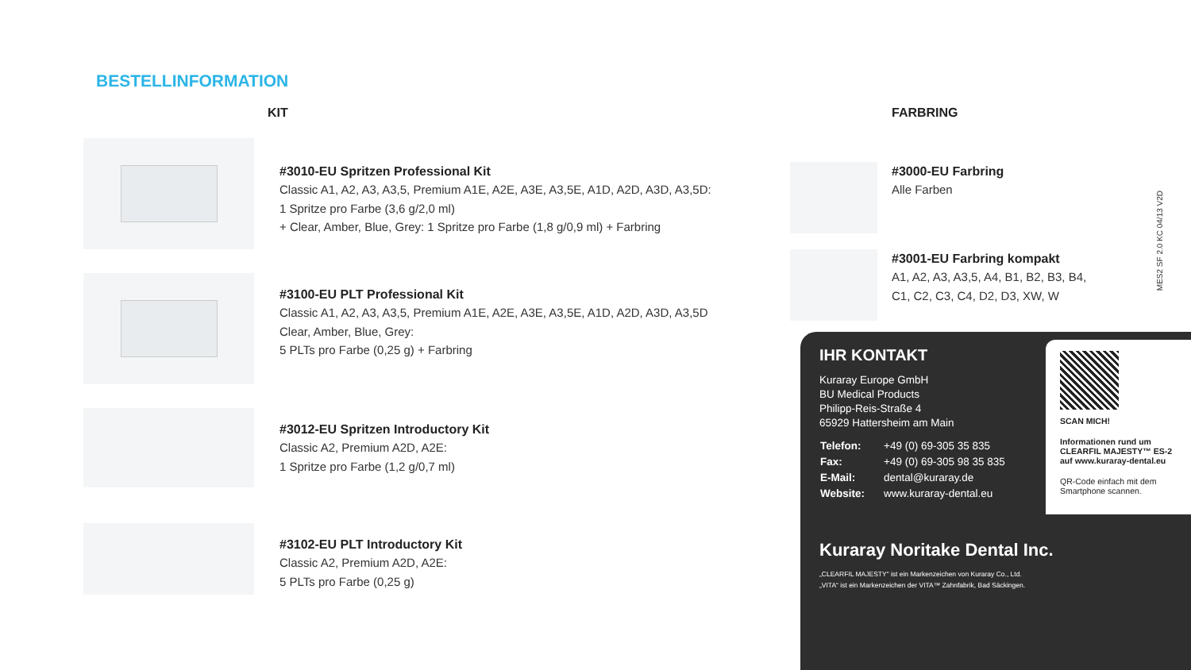BESTELLINFORMATION
KIT
#3010-EU Spritzen Professional Kit
Classic A1, A2, A3, A3,5, Premium A1E, A2E, A3E, A3,5E, A1D, A2D, A3D, A3,5D:
1 Spritze pro Farbe (3,6 g/2,0 ml)
+ Clear, Amber, Blue, Grey: 1 Spritze pro Farbe (1,8 g/0,9 ml) + Farbring
#3100-EU PLT Professional Kit
Classic A1, A2, A3, A3,5, Premium A1E, A2E, A3E, A3,5E, A1D, A2D, A3D, A3,5D
Clear, Amber, Blue, Grey:
5 PLTs pro Farbe (0,25 g) + Farbring
#3012-EU Spritzen Introductory Kit
Classic A2, Premium A2D, A2E:
1 Spritze pro Farbe (1,2 g/0,7 ml)
#3102-EU PLT Introductory Kit
Classic A2, Premium A2D, A2E:
5 PLTs pro Farbe (0,25 g)
FARBRING
#3000-EU Farbring
Alle Farben
#3001-EU Farbring kompakt
A1, A2, A3, A3,5, A4, B1, B2, B3, B4,
C1, C2, C3, C4, D2, D3, XW, W
MES2 SF 2.0 KC 04/13 V2D
IHR KONTAKT
Kuraray Europe GmbH
BU Medical Products
Philipp-Reis-Straße 4
65929 Hattersheim am Main
| Telefon: | +49 (0) 69-305 35 835 |
| Fax: | +49 (0) 69-305 98 35 835 |
| E-Mail: | dental@kuraray.de |
| Website: | www.kuraray-dental.eu |
Kuraray Noritake Dental Inc.
„CLEARFIL MAJESTY“ ist ein Markenzeichen von Kuraray Co., Ltd.
„VITA“ ist ein Markenzeichen der VITA™ Zahnfabrik, Bad Säckingen.
SCAN MICH!
Informationen rund um CLEARFIL MAJESTY™ ES-2 auf www.kuraray-dental.eu
QR-Code einfach mit dem Smartphone scannen.